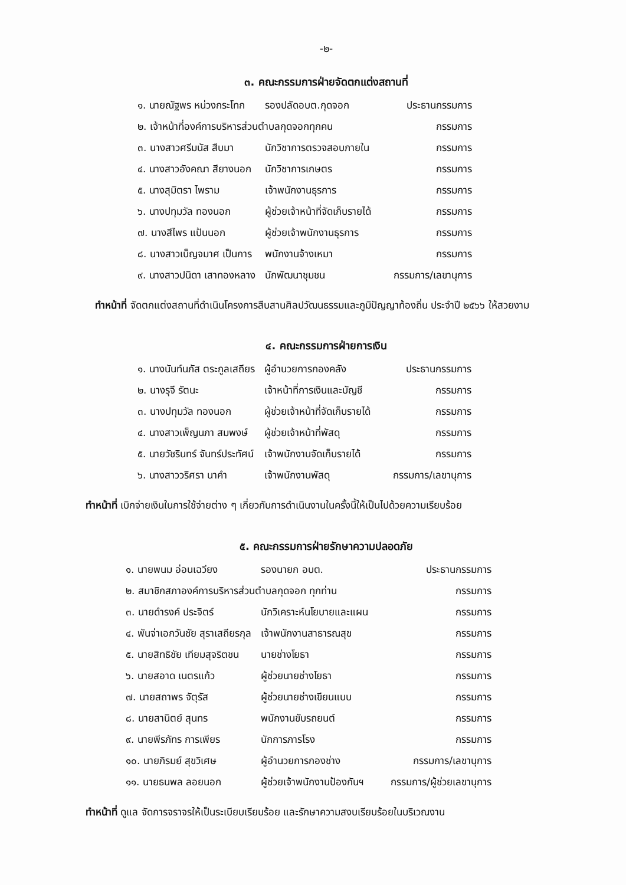-๒-
๓. คณะกรรมการฝ่ายจัดตกแต่งสถานที่
| ๑. นายณัฐพร หน่วงกระโทก | รองปลัดอบต.กุดจอก | ประธานกรรมการ |
| ๒. เจ้าหน้าที่องค์การบริหารส่วนตำบลกุดจอกทุกคน | | กรรมการ |
| ๓. นางสาวศรีมนัส สืบมา | นักวิชาการตรวจสอบภายใน | กรรมการ |
| ๔. นางสาวอังคณา สียางนอก | นักวิชาการเกษตร | กรรมการ |
| ๕. นางสุมิตรา ไพราม | เจ้าพนักงานธุรการ | กรรมการ |
| ๖. นางปทุมวัล ทองนอก | ผู้ช่วยเจ้าหน้าที่จัดเก็บรายได้ | กรรมการ |
| ๗. นางสีไพร แป้นนอก | ผู้ช่วยเจ้าพนักงานธุรการ | กรรมการ |
| ๘. นางสาวเบ็ญจมาศ เป็นการ | พนักงานจ้างเหมา | กรรมการ |
| ๙. นางสาวปนิดา เสาทองหลาง | นักพัฒนาชุมชน | กรรมการ/เลขานุการ |
ทำหน้าที่ จัดตกแต่งสถานที่ดำเนินโครงการสืบสานศิลปวัฒนธรรมและภูมิปัญญาท้องถิ่น ประจำปี ๒๕๖๖ ให้สวยงาม
๔. คณะกรรมการฝ่ายการเงิน
| ๑. นางนันท์นภัส ตระกูลเสถียร | ผู้อำนวยการกองคลัง | ประธานกรรมการ |
| ๒. นางรุจี รัตนะ | เจ้าหน้าที่การเงินและบัญชี | กรรมการ |
| ๓. นางปทุมวัล ทองนอก | ผู้ช่วยเจ้าหน้าที่จัดเก็บรายได้ | กรรมการ |
| ๔. นางสาวเพ็ญนภา สมพงษ์ | ผู้ช่วยเจ้าหน้าที่พัสดุ | กรรมการ |
| ๕. นายวัชรินทร์ จันทร์ประทัศน์ | เจ้าพนักงานจัดเก็บรายได้ | กรรมการ |
| ๖. นางสาววริศรา นาคำ | เจ้าพนักงานพัสดุ | กรรมการ/เลขานุการ |
ทำหน้าที่ เบิกจ่ายเงินในการใช้จ่ายต่าง ๆ เกี่ยวกับการดำเนินงานในครั้งนี้ให้เป็นไปด้วยความเรียบร้อย
๕. คณะกรรมการฝ่ายรักษาความปลอดภัย
| ๑. นายพนม อ่อนเฉวียง | รองนายก อบต. | ประธานกรรมการ |
| ๒. สมาชิกสภาองค์การบริหารส่วนตำบลกุดจอก ทุกท่าน | | กรรมการ |
| ๓. นายดำรงค์ ประจิตร์ | นักวิเคราะห์นโยบายและแผน | กรรมการ |
| ๔. พันจ่าเอกวันชัย สุราเสถียรกุล | เจ้าพนักงานสาธารณสุข | กรรมการ |
| ๕. นายสิทธิชัย เทียมสุจริตชน | นายช่างโยธา | กรรมการ |
| ๖. นายสอาด เนตรแก้ว | ผู้ช่วยนายช่างโยธา | กรรมการ |
| ๗. นายสถาพร จัตุรัส | ผู้ช่วยนายช่างเขียนแบบ | กรรมการ |
| ๘. นายสานิตย์ สุนทร | พนักงานขับรถยนต์ | กรรมการ |
| ๙. นายพีรภัทร การเพียร | นักการภารโรง | กรรมการ |
| ๑๐. นายภิรมย์ สุขวิเศษ | ผู้อำนวยการกองช่าง | กรรมการ/เลขานุการ |
| ๑๑. นายธนพล ลอยนอก | ผู้ช่วยเจ้าพนักงานป้องกันฯ | กรรมการ/ผู้ช่วยเลขานุการ |
ทำหน้าที่ ดูแล จัดการจราจรให้เป็นระเบียบเรียบร้อย และรักษาความสงบเรียบร้อยในบริเวณงาน